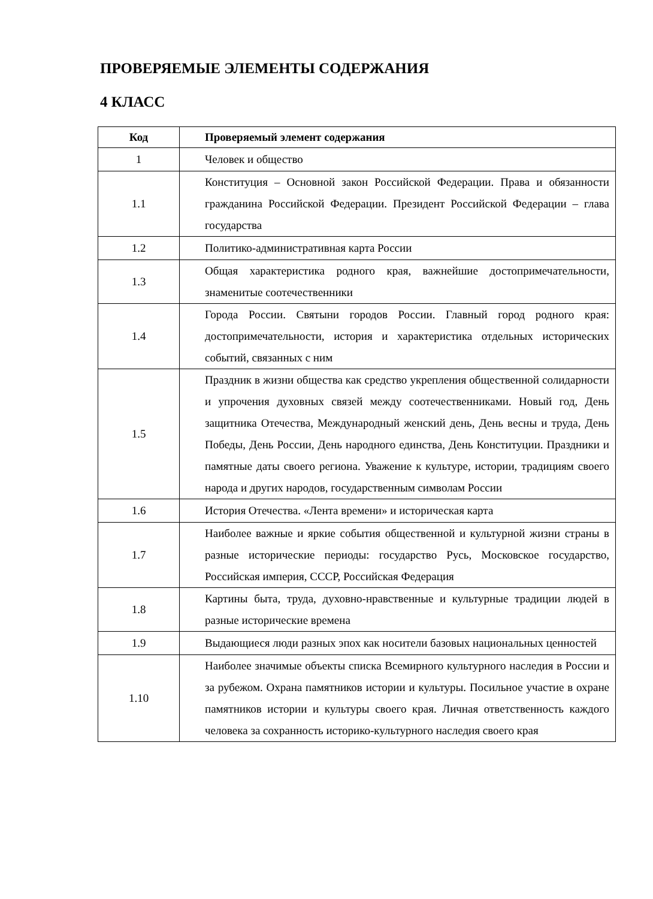ПРОВЕРЯЕМЫЕ ЭЛЕМЕНТЫ СОДЕРЖАНИЯ
4 КЛАСС
| Код | Проверяемый элемент содержания |
| --- | --- |
| 1 | Человек и общество |
| 1.1 | Конституция – Основной закон Российской Федерации. Права и обязанности гражданина Российской Федерации. Президент Российской Федерации – глава государства |
| 1.2 | Политико-административная карта России |
| 1.3 | Общая характеристика родного края, важнейшие достопримечательности, знаменитые соотечественники |
| 1.4 | Города России. Святыни городов России. Главный город родного края: достопримечательности, история и характеристика отдельных исторических событий, связанных с ним |
| 1.5 | Праздник в жизни общества как средство укрепления общественной солидарности и упрочения духовных связей между соотечественниками. Новый год, День защитника Отечества, Международный женский день, День весны и труда, День Победы, День России, День народного единства, День Конституции. Праздники и памятные даты своего региона. Уважение к культуре, истории, традициям своего народа и других народов, государственным символам России |
| 1.6 | История Отечества. «Лента времени» и историческая карта |
| 1.7 | Наиболее важные и яркие события общественной и культурной жизни страны в разные исторические периоды: государство Русь, Московское государство, Российская империя, СССР, Российская Федерация |
| 1.8 | Картины быта, труда, духовно-нравственные и культурные традиции людей в разные исторические времена |
| 1.9 | Выдающиеся люди разных эпох как носители базовых национальных ценностей |
| 1.10 | Наиболее значимые объекты списка Всемирного культурного наследия в России и за рубежом. Охрана памятников истории и культуры. Посильное участие в охране памятников истории и культуры своего края. Личная ответственность каждого человека за сохранность историко-культурного наследия своего края |